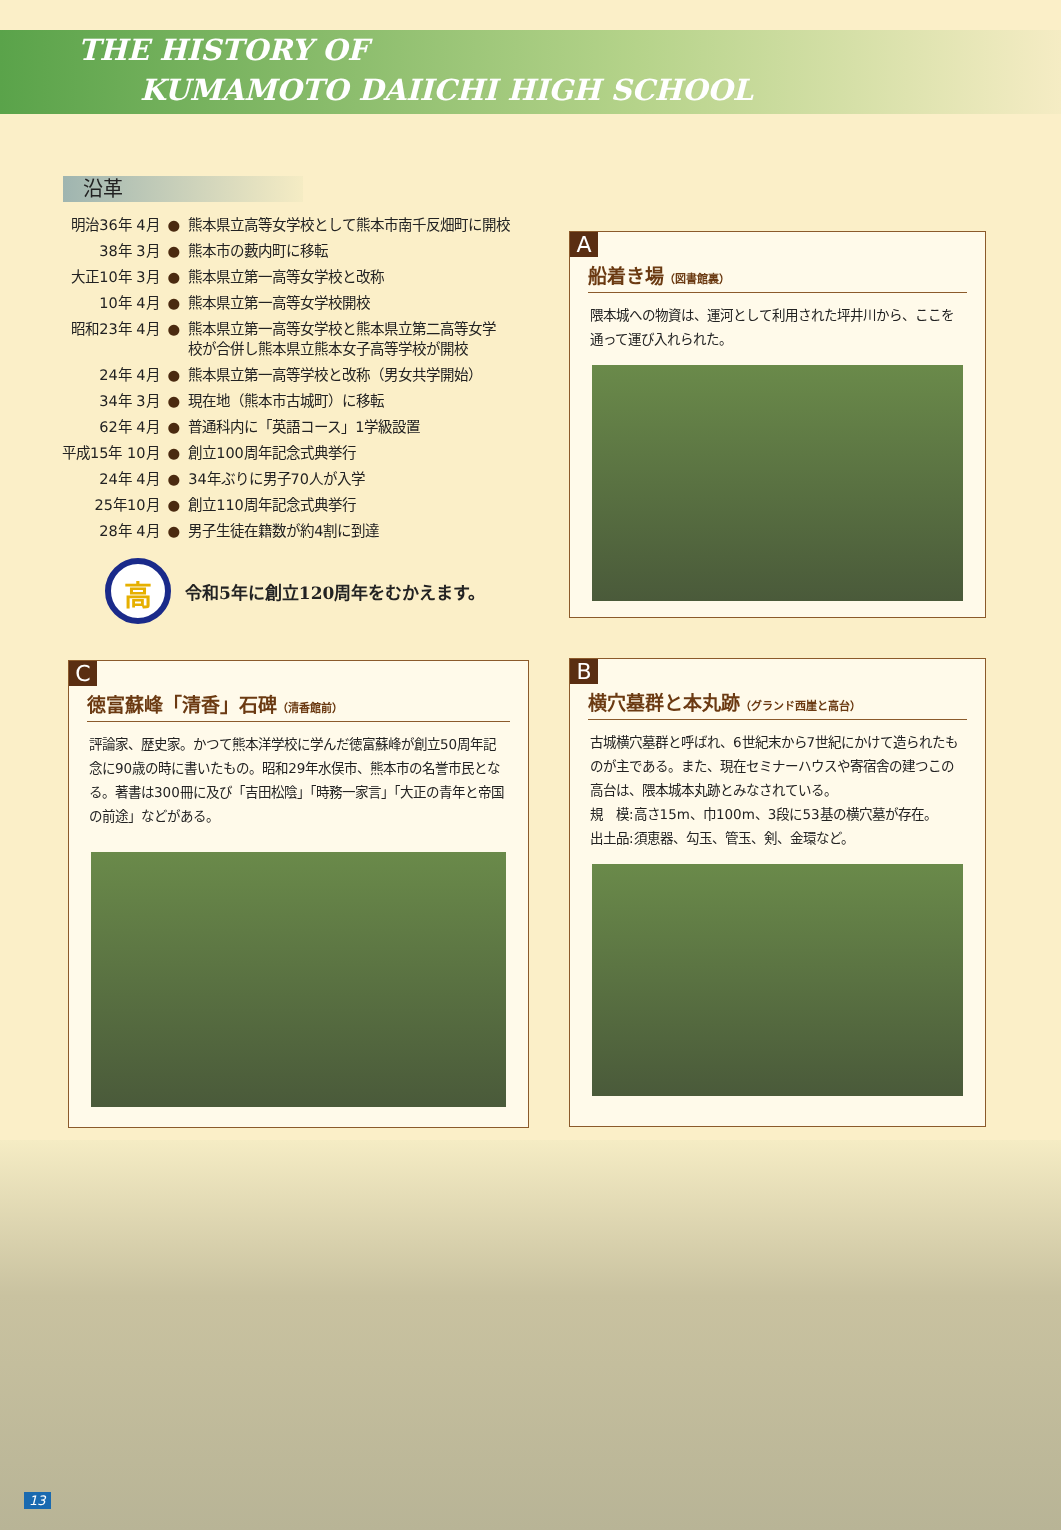THE HISTORY OF
KUMAMOTO DAIICHI HIGH SCHOOL
沿革
| 明治36年 4月 | ● | 熊本県立高等女学校として熊本市南千反畑町に開校 |
| 38年 3月 | ● | 熊本市の藪内町に移転 |
| 大正10年 3月 | ● | 熊本県立第一高等女学校と改称 |
| 10年 4月 | ● | 熊本県立第一高等女学校開校 |
| 昭和23年 4月 | ● | 熊本県立第一高等女学校と熊本県立第二高等女学 校が合併し熊本県立熊本女子高等学校が開校 |
| 24年 4月 | ● | 熊本県立第一高等学校と改称（男女共学開始） |
| 34年 3月 | ● | 現在地（熊本市古城町）に移転 |
| 62年 4月 | ● | 普通科内に「英語コース」1学級設置 |
| 平成15年 10月 | ● | 創立100周年記念式典挙行 |
| 24年 4月 | ● | 34年ぶりに男子70人が入学 |
| 25年10月 | ● | 創立110周年記念式典挙行 |
| 28年 4月 | ● | 男子生徒在籍数が約4割に到達 |
高
令和5年に創立120周年をむかえます。
A
船着き場（図書館裏）
隈本城への物資は、運河として利用された坪井川から、ここを通って運び入れられた。
C
徳富蘇峰「清香」石碑（清香館前）
評論家、歴史家。かつて熊本洋学校に学んだ徳富蘇峰が創立50周年記念に90歳の時に書いたもの。昭和29年水俣市、熊本市の名誉市民となる。著書は300冊に及び「吉田松陰」「時務一家言」「大正の青年と帝国の前途」などがある。
B
横穴墓群と本丸跡（グランド西崖と高台）
古城横穴墓群と呼ばれ、6世紀末から7世紀にかけて造られたものが主である。また、現在セミナーハウスや寄宿舎の建つこの高台は、隈本城本丸跡とみなされている。
規　模:高さ15m、巾100m、3段に53基の横穴墓が存在。
出土品:須恵器、勾玉、管玉、剣、金環など。
13